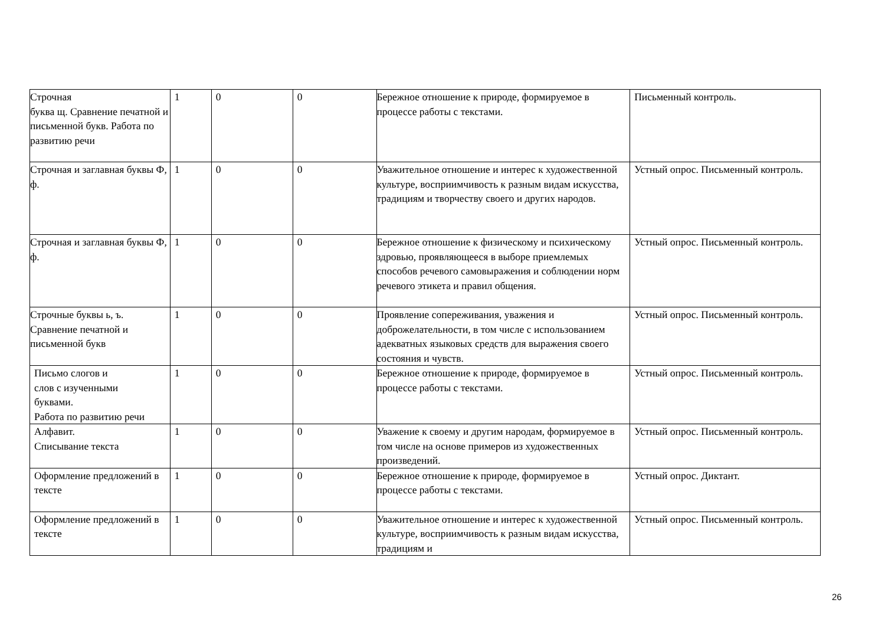| Строчная буква щ. Сравнение печатной и письменной букв. Работа по развитию речи | 1 | 0 | 0 | Бережное отношение к природе, формируемое в процессе работы с текстами. | Письменный контроль. |
| Строчная и заглавная буквы Ф, ф. | 1 | 0 | 0 | Уважительное отношение и интерес к художественной культуре, восприимчивость к разным видам искусства, традициям и творчеству своего и других народов. | Устный опрос. Письменный контроль. |
| Строчная и заглавная буквы Ф, ф. | 1 | 0 | 0 | Бережное отношение к физическому и психическому здровью, проявляющееся в выборе приемлемых способов речевого самовыражения и соблюдении норм речевого этикета и правил общения. | Устный опрос. Письменный контроль. |
| Строчные буквы ь, ъ. Сравнение печатной и письменной букв | 1 | 0 | 0 | Проявление сопереживания, уважения и доброжелательности, в том числе с использованием адекватных языковых средств для выражения своего состояния и чувств. | Устный опрос. Письменный контроль. |
| Письмо слогов и слов с изученными буквами. Работа по развитию речи | 1 | 0 | 0 | Бережное отношение к природе, формируемое в процессе работы с текстами. | Устный опрос. Письменный контроль. |
| Алфавит. Списывание текста | 1 | 0 | 0 | Уважение к своему и другим народам, формируемое в том числе на основе примеров из художественных произведений. | Устный опрос. Письменный контроль. |
| Оформление предложений в тексте | 1 | 0 | 0 | Бережное отношение к природе, формируемое в процессе работы с текстами. | Устный опрос. Диктант. |
| Оформление предложений в тексте | 1 | 0 | 0 | Уважительное отношение и интерес к художественной культуре, восприимчивость к разным видам искусства, традициям и | Устный опрос. Письменный контроль. |
26